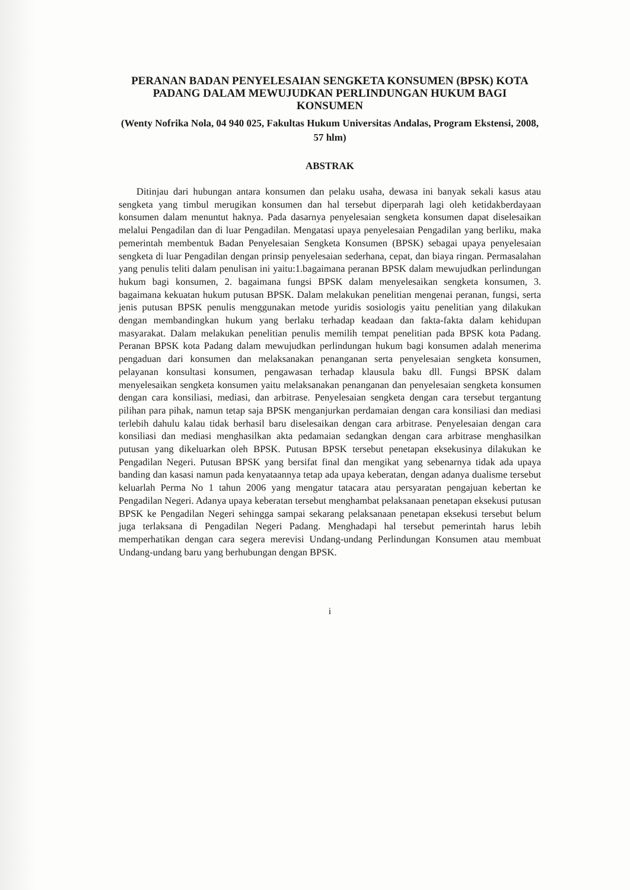PERANAN BADAN PENYELESAIAN SENGKETA KONSUMEN (BPSK) KOTA PADANG DALAM MEWUJUDKAN PERLINDUNGAN HUKUM BAGI KONSUMEN
(Wenty Nofrika Nola, 04 940 025, Fakultas Hukum Universitas Andalas, Program Ekstensi, 2008, 57 hlm)
ABSTRAK
Ditinjau dari hubungan antara konsumen dan pelaku usaha, dewasa ini banyak sekali kasus atau sengketa yang timbul merugikan konsumen dan hal tersebut diperparah lagi oleh ketidakberdayaan konsumen dalam menuntut haknya. Pada dasarnya penyelesaian sengketa konsumen dapat diselesaikan melalui Pengadilan dan di luar Pengadilan. Mengatasi upaya penyelesaian Pengadilan yang berliku, maka pemerintah membentuk Badan Penyelesaian Sengketa Konsumen (BPSK) sebagai upaya penyelesaian sengketa di luar Pengadilan dengan prinsip penyelesaian sederhana, cepat, dan biaya ringan. Permasalahan yang penulis teliti dalam penulisan ini yaitu:1.bagaimana peranan BPSK dalam mewujudkan perlindungan hukum bagi konsumen, 2. bagaimana fungsi BPSK dalam menyelesaikan sengketa konsumen, 3. bagaimana kekuatan hukum putusan BPSK. Dalam melakukan penelitian mengenai peranan, fungsi, serta jenis putusan BPSK penulis menggunakan metode yuridis sosiologis yaitu penelitian yang dilakukan dengan membandingkan hukum yang berlaku terhadap keadaan dan fakta-fakta dalam kehidupan masyarakat. Dalam melakukan penelitian penulis memilih tempat penelitian pada BPSK kota Padang. Peranan BPSK kota Padang dalam mewujudkan perlindungan hukum bagi konsumen adalah menerima pengaduan dari konsumen dan melaksanakan penanganan serta penyelesaian sengketa konsumen, pelayanan konsultasi konsumen, pengawasan terhadap klausula baku dll. Fungsi BPSK dalam menyelesaikan sengketa konsumen yaitu melaksanakan penanganan dan penyelesaian sengketa konsumen dengan cara konsiliasi, mediasi, dan arbitrase. Penyelesaian sengketa dengan cara tersebut tergantung pilihan para pihak, namun tetap saja BPSK menganjurkan perdamaian dengan cara konsiliasi dan mediasi terlebih dahulu kalau tidak berhasil baru diselesaikan dengan cara arbitrase. Penyelesaian dengan cara konsiliasi dan mediasi menghasilkan akta pedamaian sedangkan dengan cara arbitrase menghasilkan putusan yang dikeluarkan oleh BPSK. Putusan BPSK tersebut penetapan eksekusinya dilakukan ke Pengadilan Negeri. Putusan BPSK yang bersifat final dan mengikat yang sebenarnya tidak ada upaya banding dan kasasi namun pada kenyataannya tetap ada upaya keberatan, dengan adanya dualisme tersebut keluarlah Perma No 1 tahun 2006 yang mengatur tatacara atau persyaratan pengajuan kebertan ke Pengadilan Negeri. Adanya upaya keberatan tersebut menghambat pelaksanaan penetapan eksekusi putusan BPSK ke Pengadilan Negeri sehingga sampai sekarang pelaksanaan penetapan eksekusi tersebut belum juga terlaksana di Pengadilan Negeri Padang. Menghadapi hal tersebut pemerintah harus lebih memperhatikan dengan cara segera merevisi Undang-undang Perlindungan Konsumen atau membuat Undang-undang baru yang berhubungan dengan BPSK.
i